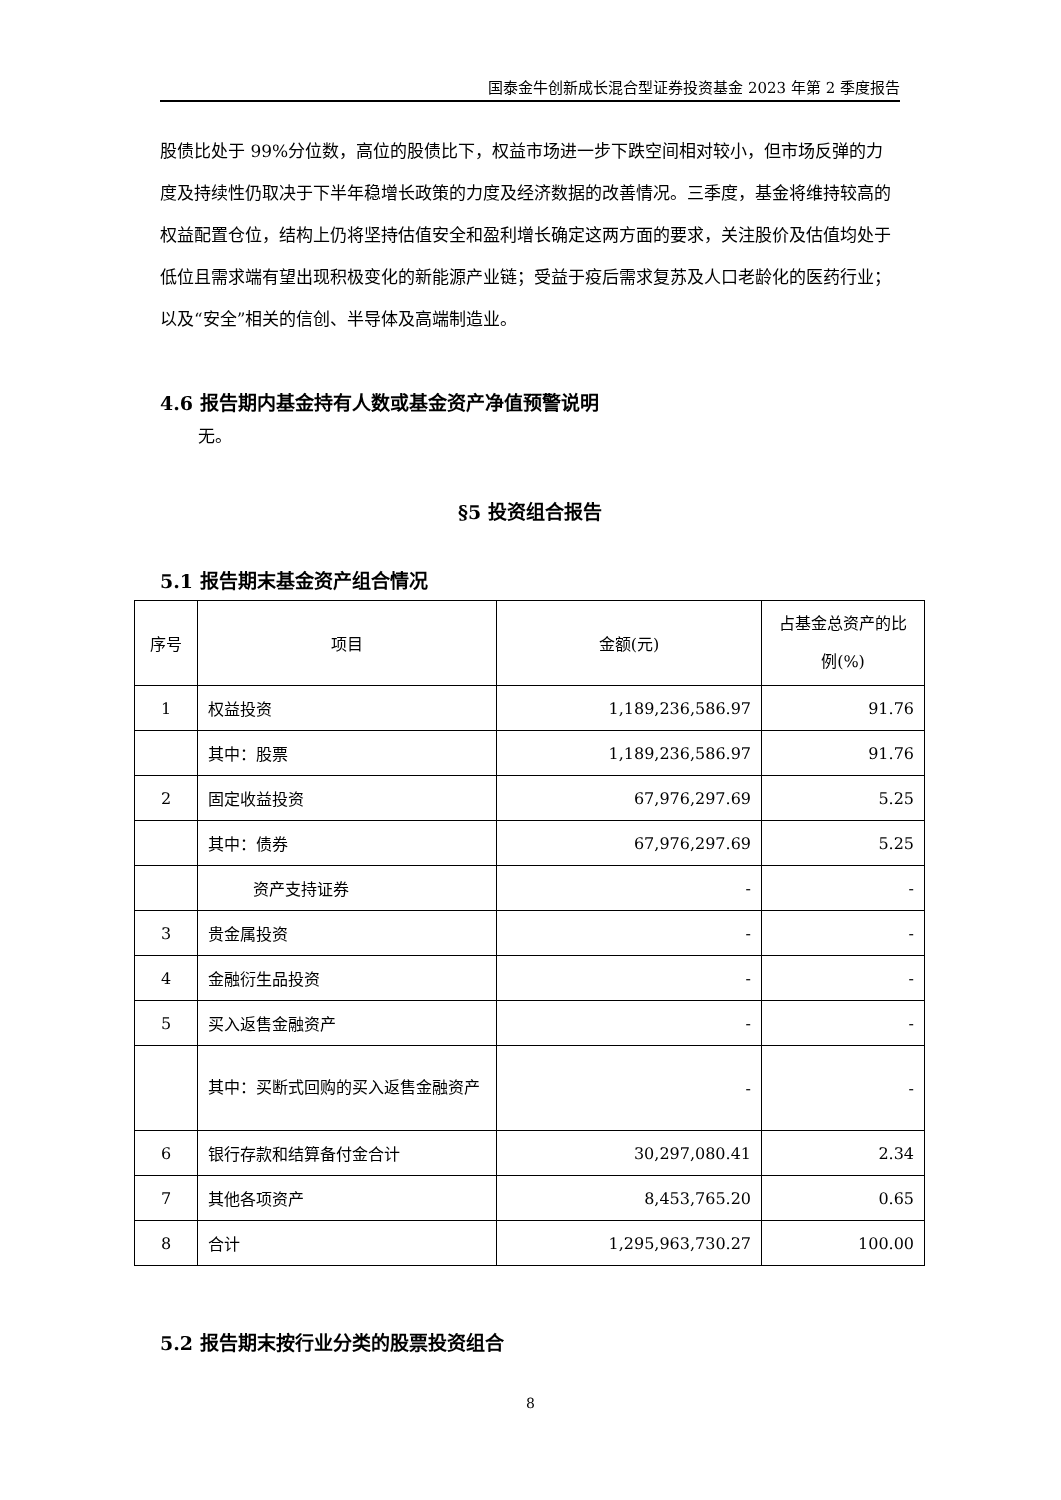国泰金牛创新成长混合型证券投资基金 2023 年第 2 季度报告
股债比处于 99%分位数，高位的股债比下，权益市场进一步下跌空间相对较小，但市场反弹的力度及持续性仍取决于下半年稳增长政策的力度及经济数据的改善情况。三季度，基金将维持较高的权益配置仓位，结构上仍将坚持估值安全和盈利增长确定这两方面的要求，关注股价及估值均处于低位且需求端有望出现积极变化的新能源产业链；受益于疫后需求复苏及人口老龄化的医药行业；以及“安全”相关的信创、半导体及高端制造业。
4.6 报告期内基金持有人数或基金资产净值预警说明
无。
§5 投资组合报告
5.1 报告期末基金资产组合情况
| 序号 | 项目 | 金额(元) | 占基金总资产的比例(%) |
| --- | --- | --- | --- |
| 1 | 权益投资 | 1,189,236,586.97 | 91.76 |
| | 其中：股票 | 1,189,236,586.97 | 91.76 |
| 2 | 固定收益投资 | 67,976,297.69 | 5.25 |
| | 其中：债券 | 67,976,297.69 | 5.25 |
| | 资产支持证券 | - | - |
| 3 | 贵金属投资 | - | - |
| 4 | 金融衍生品投资 | - | - |
| 5 | 买入返售金融资产 | - | - |
| | 其中：买断式回购的买入返售金融资产 | - | - |
| 6 | 银行存款和结算备付金合计 | 30,297,080.41 | 2.34 |
| 7 | 其他各项资产 | 8,453,765.20 | 0.65 |
| 8 | 合计 | 1,295,963,730.27 | 100.00 |
5.2 报告期末按行业分类的股票投资组合
8